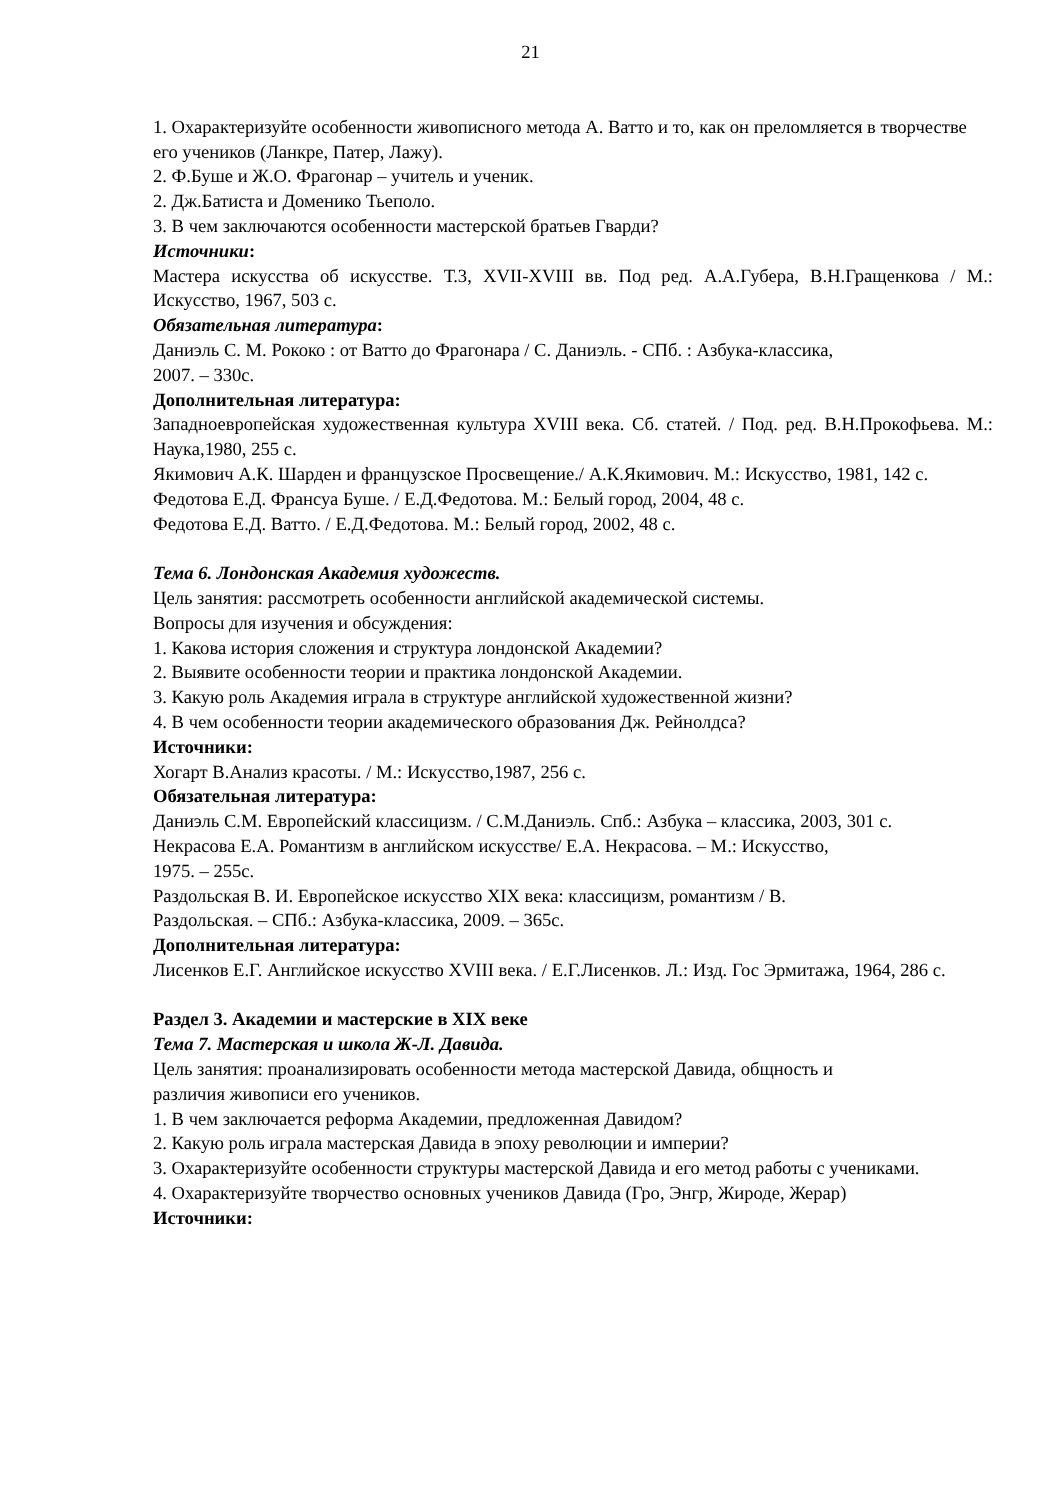21
1. Охарактеризуйте особенности живописного метода А. Ватто и то, как он преломляется в творчестве его учеников (Ланкре, Патер, Лажу).
2. Ф.Буше и Ж.О. Фрагонар – учитель и ученик.
2. Дж.Батиста и Доменико Тьеполо.
3. В чем заключаются особенности мастерской братьев Гварди?
Источники:
Мастера искусства об искусстве. Т.3, XVII-XVIII вв. Под ред. А.А.Губера, В.Н.Гращенкова / М.: Искусство, 1967, 503 с.
Обязательная литература:
Даниэль С. М. Рококо : от Ватто до Фрагонара / С. Даниэль. - СПб. : Азбука-классика,
2007. – 330с.
Дополнительная литература:
Западноевропейская художественная культура XVIII века. Сб. статей. / Под. ред. В.Н.Прокофьева. М.: Наука,1980, 255 с.
Якимович А.К. Шарден и французское Просвещение./ А.К.Якимович. М.: Искусство, 1981, 142 с.
Федотова Е.Д. Франсуа Буше. / Е.Д.Федотова. М.: Белый город, 2004, 48 с.
Федотова Е.Д. Ватто. / Е.Д.Федотова. М.: Белый город, 2002, 48 с.
Тема 6. Лондонская Академия художеств.
Цель занятия: рассмотреть особенности английской академической системы.
Вопросы для изучения и обсуждения:
1. Какова история сложения и структура лондонской Академии?
2. Выявите особенности теории и практика лондонской Академии.
3. Какую роль Академия играла в структуре английской художественной жизни?
4. В чем особенности теории академического образования Дж. Рейнолдса?
Источники:
Хогарт В.Анализ красоты. / М.: Искусство,1987, 256 с.
Обязательная литература:
Даниэль С.М. Европейский классицизм. / С.М.Даниэль. Спб.: Азбука – классика, 2003, 301 с.
Некрасова Е.А. Романтизм в английском искусстве/ Е.А. Некрасова. – М.: Искусство,
1975. – 255с.
Раздольская В. И. Европейское искусство XIX века: классицизм, романтизм / В.
Раздольская. – СПб.: Азбука-классика, 2009. – 365с.
Дополнительная литература:
Лисенков Е.Г. Английское искусство XVIII века. / Е.Г.Лисенков. Л.: Изд. Гос Эрмитажа, 1964, 286 с.
Раздел 3. Академии и мастерские в XIX веке
Тема 7. Мастерская и школа Ж-Л. Давида.
Цель занятия: проанализировать особенности метода мастерской Давида, общность и
различия живописи его учеников.
1. В чем заключается реформа Академии, предложенная Давидом?
2. Какую роль играла мастерская Давида в эпоху революции и империи?
3. Охарактеризуйте особенности структуры мастерской Давида и его метод работы с учениками.
4. Охарактеризуйте творчество основных учеников Давида (Гро, Энгр, Жироде, Жерар)
Источники: